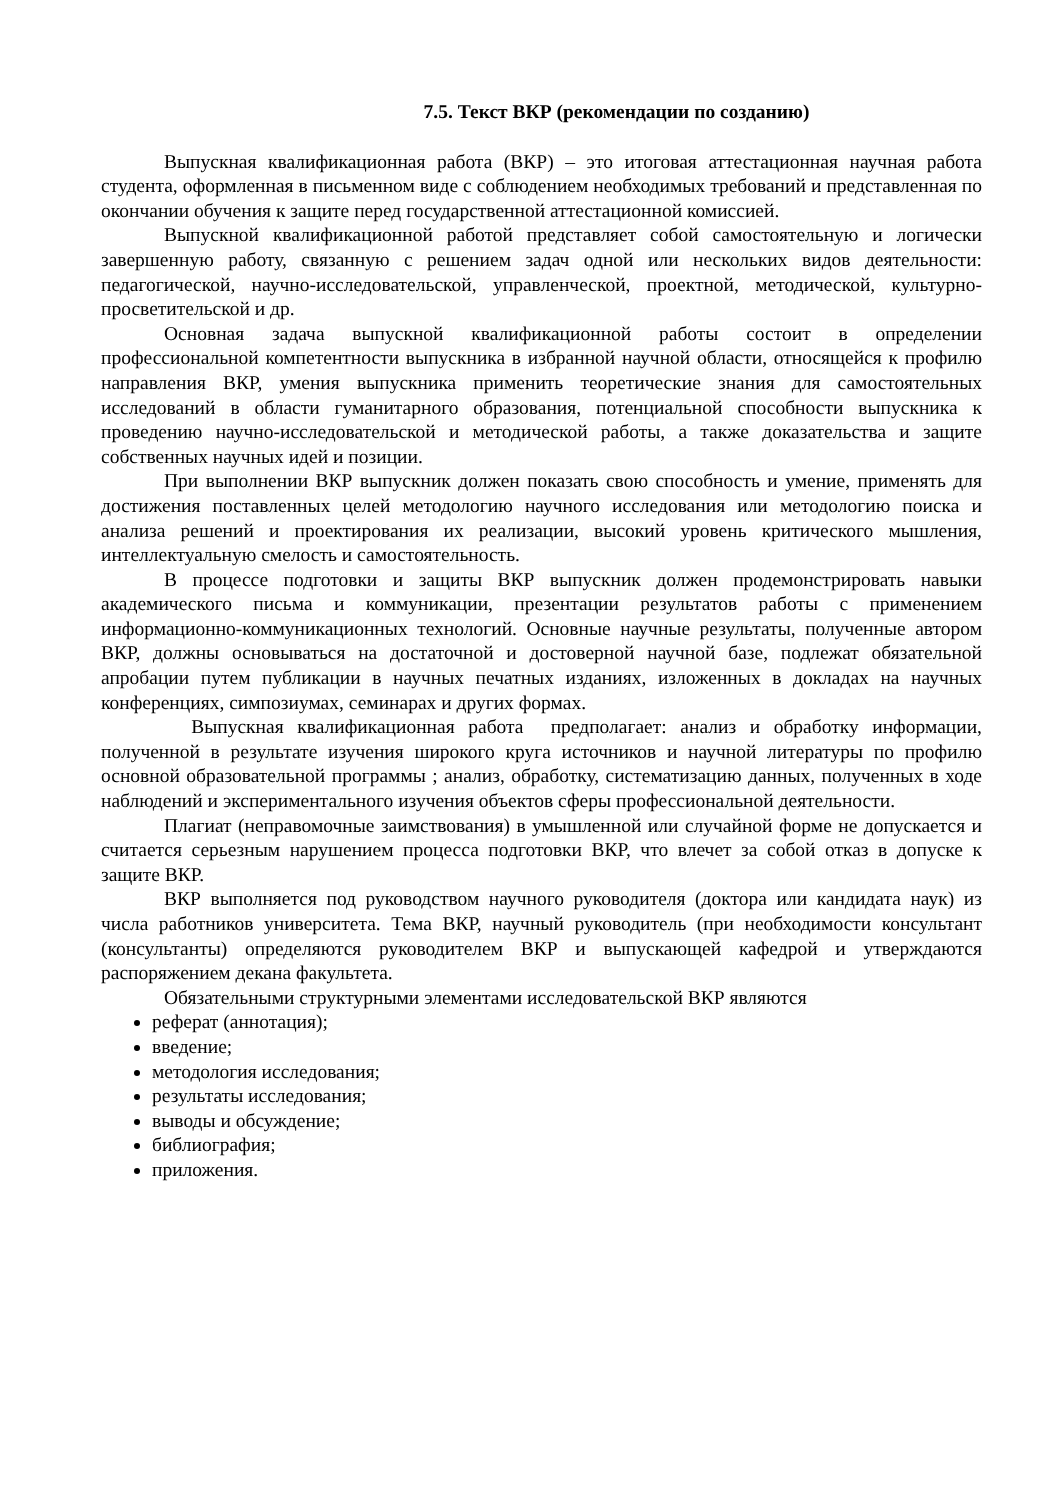7.5. Текст ВКР (рекомендации по созданию)
Выпускная квалификационная работа (ВКР) – это итоговая аттестационная научная работа студента, оформленная в письменном виде с соблюдением необходимых требований и представленная по окончании обучения к защите перед государственной аттестационной комиссией.
Выпускной квалификационной работой представляет собой самостоятельную и логически завершенную работу, связанную с решением задач одной или нескольких видов деятельности: педагогической, научно-исследовательской, управленческой, проектной, методической, культурно-просветительской и др.
Основная задача выпускной квалификационной работы состоит в определении профессиональной компетентности выпускника в избранной научной области, относящейся к профилю направления ВКР, умения выпускника применить теоретические знания для самостоятельных исследований в области гуманитарного образования, потенциальной способности выпускника к проведению научно-исследовательской и методической работы, а также доказательства и защите собственных научных идей и позиции.
При выполнении ВКР выпускник должен показать свою способность и умение, применять для достижения поставленных целей методологию научного исследования или методологию поиска и анализа решений и проектирования их реализации, высокий уровень критического мышления, интеллектуальную смелость и самостоятельность.
В процессе подготовки и защиты ВКР выпускник должен продемонстрировать навыки академического письма и коммуникации, презентации результатов работы с применением информационно-коммуникационных технологий. Основные научные результаты, полученные автором ВКР, должны основываться на достаточной и достоверной научной базе, подлежат обязательной апробации путем публикации в научных печатных изданиях, изложенных в докладах на научных конференциях, симпозиумах, семинарах и других формах.
Выпускная квалификационная работа предполагает: анализ и обработку информации, полученной в результате изучения широкого круга источников и научной литературы по профилю основной образовательной программы ; анализ, обработку, систематизацию данных, полученных в ходе наблюдений и экспериментального изучения объектов сферы профессиональной деятельности.
Плагиат (неправомочные заимствования) в умышленной или случайной форме не допускается и считается серьезным нарушением процесса подготовки ВКР, что влечет за собой отказ в допуске к защите ВКР.
ВКР выполняется под руководством научного руководителя (доктора или кандидата наук) из числа работников университета. Тема ВКР, научный руководитель (при необходимости консультант (консультанты) определяются руководителем ВКР и выпускающей кафедрой и утверждаются распоряжением декана факультета.
Обязательными структурными элементами исследовательской ВКР являются
реферат (аннотация);
введение;
методология исследования;
результаты исследования;
выводы и обсуждение;
библиография;
приложения.